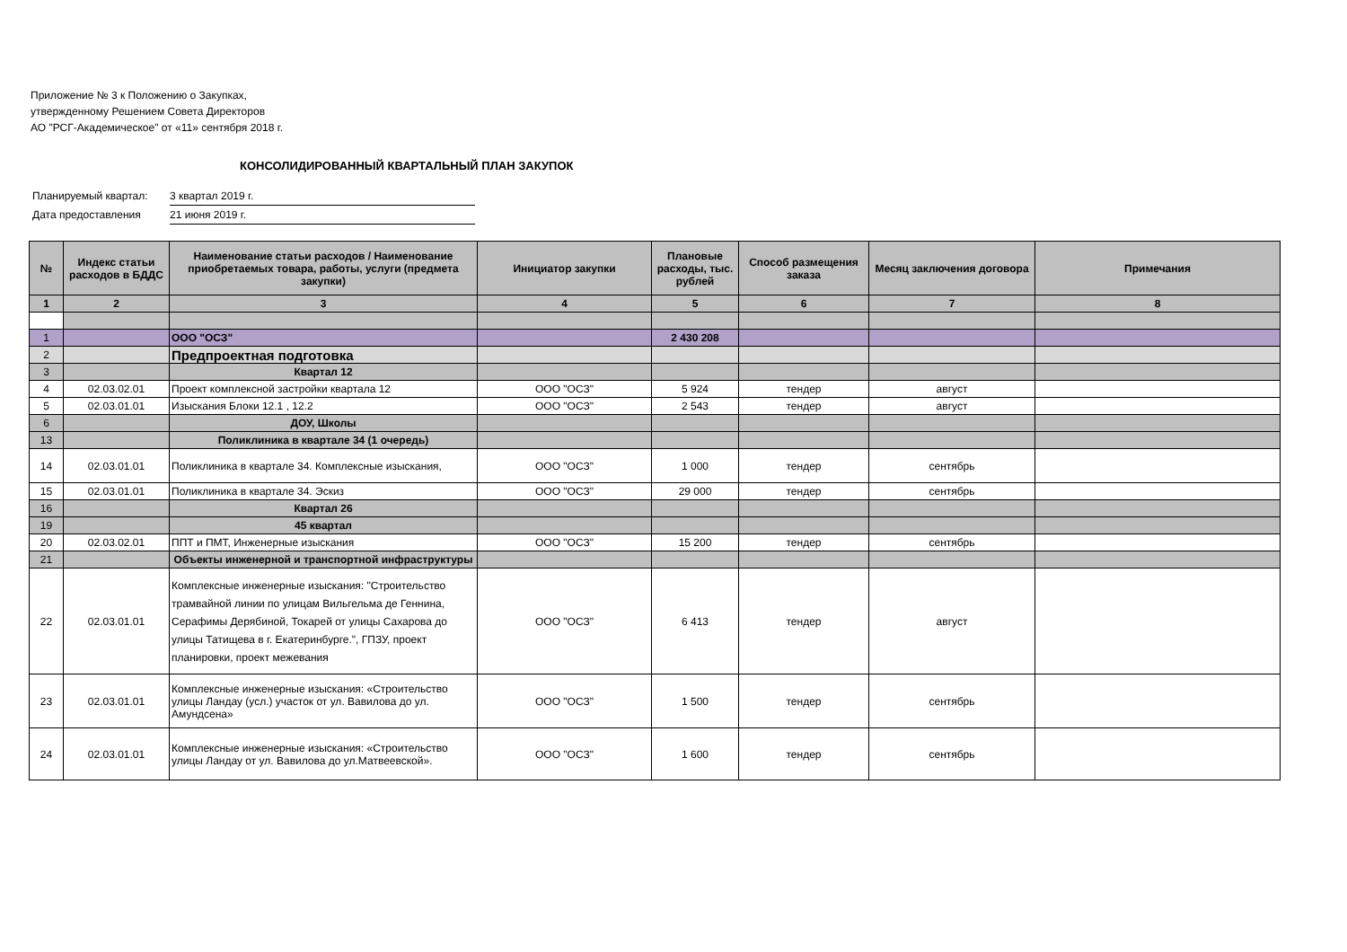Приложение № 3 к Положению о Закупках,
утвержденному Решением Совета Директоров
АО "РСГ-Академическое" от «11» сентября 2018 г.
КОНСОЛИДИРОВАННЫЙ КВАРТАЛЬНЫЙ ПЛАН ЗАКУПОК
Планируемый квартал: 3 квартал 2019 г.
Дата предоставления 21 июня 2019 г.
| № | Индекс статьи расходов в БДДС | Наименование статьи расходов / Наименование приобретаемых товара, работы, услуги (предмета закупки) | Инициатор закупки | Плановые расходы, тыс. рублей | Способ размещения заказа | Месяц заключения договора | Примечания |
| --- | --- | --- | --- | --- | --- | --- | --- |
| 1 | 2 | 3 | 4 | 5 | 6 | 7 | 8 |
| 1 | | ООО "ОСЗ" | | 2 430 208 | | | |
| 2 | | Предпроектная подготовка | | | | | |
| 3 | | Квартал 12 | | | | | |
| 4 | 02.03.02.01 | Проект комплексной застройки квартала 12 | ООО "ОСЗ" | 5 924 | тендер | август | |
| 5 | 02.03.01.01 | Изыскания Блоки 12.1 , 12.2 | ООО "ОСЗ" | 2 543 | тендер | август | |
| 6 | | ДОУ, Школы | | | | | |
| 13 | | Поликлиника в квартале 34 (1 очередь) | | | | | |
| 14 | 02.03.01.01 | Поликлиника в квартале 34. Комплексные изыскания, | ООО "ОСЗ" | 1 000 | тендер | сентябрь | |
| 15 | 02.03.01.01 | Поликлиника в квартале 34. Эскиз | ООО "ОСЗ" | 29 000 | тендер | сентябрь | |
| 16 | | Квартал 26 | | | | | |
| 19 | | 45 квартал | | | | | |
| 20 | 02.03.02.01 | ППТ и ПМТ, Инженерные изыскания | ООО "ОСЗ" | 15 200 | тендер | сентябрь | |
| 21 | | Объекты инженерной и транспортной инфраструктуры | | | | | |
| 22 | 02.03.01.01 | Комплексные инженерные изыскания: "Строительство трамвайной линии по улицам Вильгельма де Геннина, Серафимы Дерябиной, Токарей от улицы Сахарова до улицы Татищева в г. Екатеринбурге.", ГПЗУ, проект планировки, проект межевания | ООО "ОСЗ" | 6 413 | тендер | август | |
| 23 | 02.03.01.01 | Комплексные инженерные изыскания: «Строительство улицы Ландау (усл.) участок от ул. Вавилова до ул. Амундсена» | ООО "ОСЗ" | 1 500 | тендер | сентябрь | |
| 24 | 02.03.01.01 | Комплексные инженерные изыскания: «Строительство улицы Ландау от ул. Вавилова до ул.Матвеевской». | ООО "ОСЗ" | 1 600 | тендер | сентябрь | |